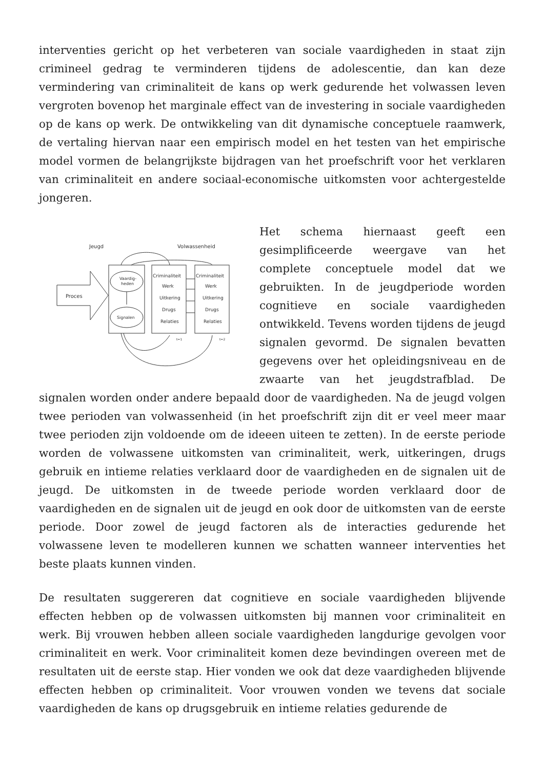interventies gericht op het verbeteren van sociale vaardigheden in staat zijn crimineel gedrag te verminderen tijdens de adolescentie, dan kan deze vermindering van criminaliteit de kans op werk gedurende het volwassen leven vergroten bovenop het marginale effect van de investering in sociale vaardigheden op de kans op werk. De ontwikkeling van dit dynamische conceptuele raamwerk, de vertaling hiervan naar een empirisch model en het testen van het empirische model vormen de belangrijkste bijdragen van het proefschrift voor het verklaren van criminaliteit en andere sociaal-economische uitkomsten voor achtergestelde jongeren.
Jeugd
Volwassenheid
Proces
Vaardig-
heden
Signalen
Criminaliteit
Werk
Uitkering
Drugs
Relaties
Criminaliteit
Werk
Uitkering
Drugs
Relaties
t=1
t=2
Het schema hiernaast geeft een gesimplificeerde weergave van het complete conceptuele model dat we gebruikten. In de jeugdperiode worden cognitieve en sociale vaardigheden ontwikkeld. Tevens worden tijdens de jeugd signalen gevormd. De signalen bevatten gegevens over het opleidingsniveau en de zwaarte van het jeugdstrafblad. De signalen worden onder andere bepaald door de vaardigheden. Na de jeugd volgen twee perioden van volwassenheid (in het proefschrift zijn dit er veel meer maar twee perioden zijn voldoende om de ideeen uiteen te zetten). In de eerste periode worden de volwassene uitkomsten van criminaliteit, werk, uitkeringen, drugs gebruik en intieme relaties verklaard door de vaardigheden en de signalen uit de jeugd. De uitkomsten in de tweede periode worden verklaard door de vaardigheden en de signalen uit de jeugd en ook door de uitkomsten van de eerste periode. Door zowel de jeugd factoren als de interacties gedurende het volwassene leven te modelleren kunnen we schatten wanneer interventies het beste plaats kunnen vinden.
De resultaten suggereren dat cognitieve en sociale vaardigheden blijvende effecten hebben op de volwassen uitkomsten bij mannen voor criminaliteit en werk. Bij vrouwen hebben alleen sociale vaardigheden langdurige gevolgen voor criminaliteit en werk. Voor criminaliteit komen deze bevindingen overeen met de resultaten uit de eerste stap. Hier vonden we ook dat deze vaardigheden blijvende effecten hebben op criminaliteit. Voor vrouwen vonden we tevens dat sociale vaardigheden de kans op drugsgebruik en intieme relaties gedurende de